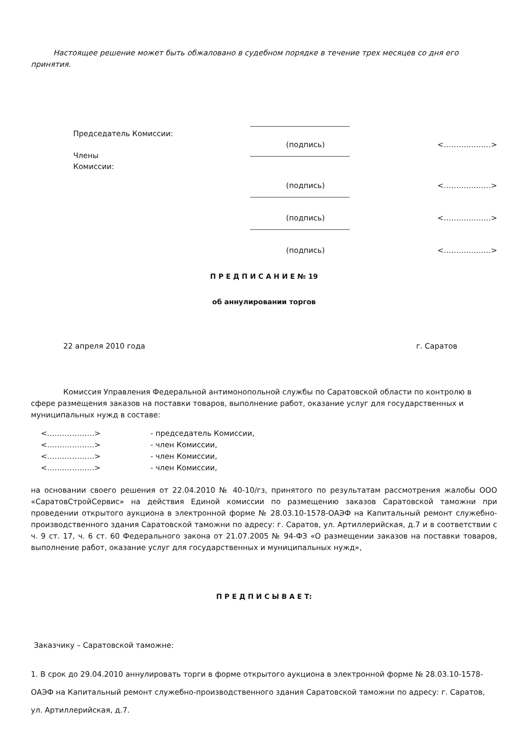Настоящее решение может быть обжаловано в судебном порядке в течение трех месяцев со дня его принятия.
Председатель Комиссии:
(подпись)
<……………….>
Члены
Комиссии:
(подпись)
<……………….>
(подпись)
<……………….>
(подпись)
<……………….>
П Р Е Д П И С А Н И Е № 19
об аннулировании торгов
22 апреля 2010 года г. Саратов
Комиссия Управления Федеральной антимонопольной службы по Саратовской области по контролю в сфере размещения заказов на поставки товаров, выполнение работ, оказание услуг для государственных и муниципальных нужд в составе:
<……………….> - председатель Комиссии,
<……………….> - член Комиссии,
<……………….> - член Комиссии,
<……………….> - член Комиссии,
на основании своего решения от 22.04.2010 № 40-10/гз, принятого по результатам рассмотрения жалобы ООО «СаратовСтройСервис» на действия Единой комиссии по размещению заказов Саратовской таможни при проведении открытого аукциона в электронной форме № 28.03.10-1578-ОАЭФ на Капитальный ремонт служебно-производственного здания Саратовской таможни по адресу: г. Саратов, ул. Артиллерийская, д.7 и в соответствии с ч. 9 ст. 17, ч. 6 ст. 60 Федерального закона от 21.07.2005 № 94-ФЗ «О размещении заказов на поставки товаров, выполнение работ, оказание услуг для государственных и муниципальных нужд»,
П Р Е Д П И С Ы В А Е Т:
Заказчику – Саратовской таможне:
1. В срок до 29.04.2010 аннулировать торги в форме открытого аукциона в электронной форме № 28.03.10-1578-ОАЭФ на Капитальный ремонт служебно-производственного здания Саратовской таможни по адресу: г. Саратов, ул. Артиллерийская, д.7.